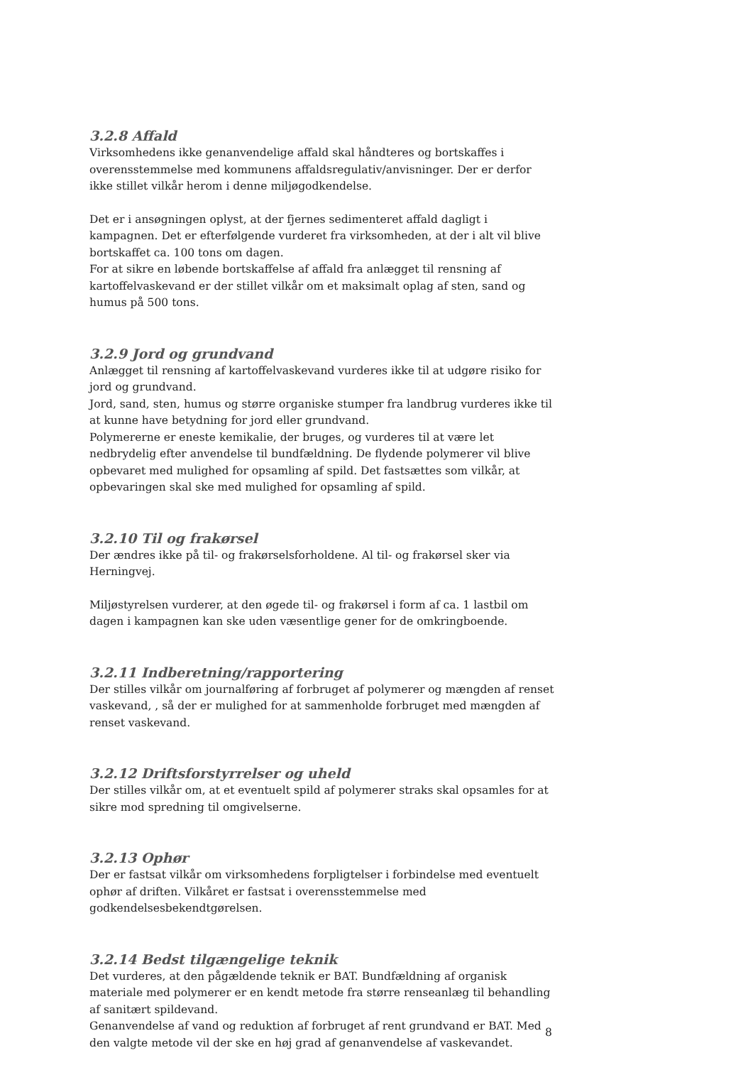3.2.8 Affald
Virksomhedens ikke genanvendelige affald skal håndteres og bortskaffes i overensstemmelse med kommunens affaldsregulativ/anvisninger. Der er derfor ikke stillet vilkår herom i denne miljøgodkendelse.
Det er i ansøgningen oplyst, at der fjernes sedimenteret affald dagligt i kampagnen. Det er efterfølgende vurderet fra virksomheden, at der i alt vil blive bortskaffet ca. 100 tons om dagen.
For at sikre en løbende bortskaffelse af affald fra anlægget til rensning af kartoffelvaskevand er der stillet vilkår om et maksimalt oplag af sten, sand og humus på 500 tons.
3.2.9 Jord og grundvand
Anlægget til rensning af kartoffelvaskevand vurderes ikke til at udgøre risiko for jord og grundvand.
Jord, sand, sten, humus og større organiske stumper fra landbrug vurderes ikke til at kunne have betydning for jord eller grundvand.
Polymererne er eneste kemikalie, der bruges, og vurderes til at være let nedbrydelig efter anvendelse til bundfældning. De flydende polymerer vil blive opbevaret med mulighed for opsamling af spild. Det fastsættes som vilkår, at opbevaringen skal ske med mulighed for opsamling af spild.
3.2.10 Til og frakørsel
Der ændres ikke på til- og frakørselsforholdene. Al til- og frakørsel sker via Herningvej.
Miljøstyrelsen vurderer, at den øgede til- og frakørsel i form af ca. 1 lastbil om dagen i kampagnen kan ske uden væsentlige gener for de omkringboende.
3.2.11 Indberetning/rapportering
Der stilles vilkår om journalføring af forbruget af polymerer og mængden af renset vaskevand, , så der er mulighed for at sammenholde forbruget med mængden af renset vaskevand.
3.2.12 Driftsforstyrrelser og uheld
Der stilles vilkår om, at et eventuelt spild af polymerer straks skal opsamles for at sikre mod spredning til omgivelserne.
3.2.13 Ophør
Der er fastsat vilkår om virksomhedens forpligtelser i forbindelse med eventuelt ophør af driften. Vilkåret er fastsat i overensstemmelse med godkendelsesbekendtgørelsen.
3.2.14 Bedst tilgængelige teknik
Det vurderes, at den pågældende teknik er BAT. Bundfældning af organisk materiale med polymerer er en kendt metode fra større renseanlæg til behandling af sanitært spildevand.
Genanvendelse af vand og reduktion af forbruget af rent grundvand er BAT. Med den valgte metode vil der ske en høj grad af genanvendelse af vaskevandet.
8